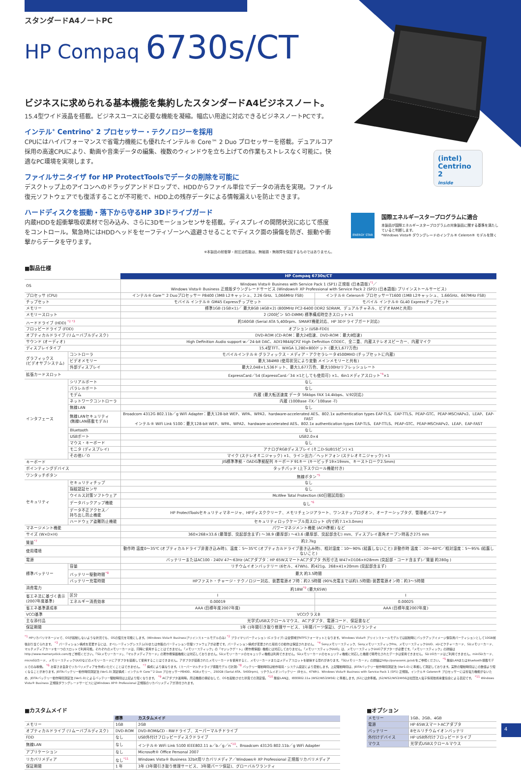(intel)
Centrino 2
inside
スタンダードA4ノートPC
HP Compaq 6730s/CT
ビジネスに求められる基本機能を集約したスタンダードA4ビジネスノート。
15.4型ワイド液晶を搭載。ビジネスユースに必要な機能を凝縮。幅広い用途に対応できるビジネスノートPCです。
インテル<sup>®</sup> Centrino<sup>®</sup> 2 プロセッサー・テクノロジーを採用
CPUにはハイパフォーマンスで省電力機能にも優れたインテル® Core™ 2 Duo プロセッサーを搭載。デュアルコア採用の高速CPUにより、動画や音楽データの編集、複数のウィンドウを立ち上げての作業もストレスなく可能に。快適なPC環境を実現します。
ファイルサニタイザ for HP ProtectToolsでデータの削除を可能に
デスクトップ上のアイコンへのドラッグアンドドロップで、HDDからファイル単位でデータの消去を実現。ファイル復元ソフトウェアでも復活することが不可能で、HDD上の残存データによる情報漏えいを防止できます。
ハードディスクを振動・落下から守るHP 3Dドライブガード
内蔵HDDを超衝撃吸収素材で包み込み、さらに3Dモーションセンサを搭載。ディスプレイの開閉状況に応じて感度をコントロール。緊急時にはHDDヘッドをセーフティゾーンへ退避させることでディスク面の損傷を防ぎ、振動や衝撃からデータを守ります。
※本製品の耐衝撃・耐圧迫性能は、無破損・無故障を保証するものではありません。
ENERGY STAR
国際エネルギースタープログラムに適合
本製品が国際エネルギースタープログラムの対象製品に関する基準を満たしていると判断します。
*Windows Vista® ダウングレードのインテル® Celeron® モデルを除く
■製品仕様
| | | HP Compaq 6730s/CT | |
| --- | --- | --- | --- |
| OS | | Windows Vista® Business with Service Pack 1 (SP1) 正規版 (日本語版)<sup>*1</sup>／ Windows Vista® Business 正規版ダウングレードサービス (Windows® XP Professional with Service Pack 2 (SP2) (日本語版) プリインストールサービス) | |
| プロセッサ (CPU) | | インテル® Core™ 2 Duoプロセッサー P8400 (3MB L2キャッシュ、2.26 GHz、1,066MHz FSB) | インテル® Celeron® プロセッサーT1600 (1MB L2キャッシュ、1.66GHz、667MHz FSB) |
| チップセット | | モバイル インテル® GM45 Expressチップセット | モバイル インテル® GL40 Expressチップセット |
| メモリー | | 標準1GB (1GB×1)／ 最大8GB (4GB×2) (800MHz PC2-6400 DDR2 SDRAM、デュアルチャネル、ビデオRAMと共用) | |
| メモリースロット | | 2 (200ピン SO-DIMM) 標準構成時空きスロット×1 | |
| ハードドライブ (HDD) <sup>*2 *3</sup> | | 約160GB (Serial ATA 5,400rpm、SMART機能対応、HP 3Dドライブガード対応) | |
| フロッピードライブ (FDD) | | オプション (USB-FDD) | |
| オプティカルドライブ (リムーバブルディスク) | | DVD-ROM (CD-ROM：最大24倍速、DVD-ROM：最大8倍速) | |
| サウンド (オーディオ) | | High Definition Audio support w／24-bit DAC、ADI1984AJCPZ High Definition CODEC、全二重、内蔵ステレオスピーカー、内蔵マイク | |
| ディスプレイタイプ | | 15.4型TFT、WXGA 1,280×800ドット (最大1,677万色) | |
| グラフィックス (ビデオサブシステム) | コントローラ | モバイルインテル® グラフィックス・メディア・アクセラレータ4500MHD (チップセットに内蔵) | |
| | ビデオメモリー | 最大384MB (使用状況により変動 メインメモリーと共有) | |
| | 外部ディスプレイ | 最大2,048×1,536ドット、最大1,677万色、最大100Hzリフレッシュレート | |
| 拡張カードスロット | | ExpressCard／54 (ExpressCard／34 ×1としても使用可) ×1、6in1メディアスロット<sup>*4</sup>×1 | |
| インタフェース | シリアルポート | なし | |
| | パラレルポート | なし | |
| | モデム | 内蔵 (最大転送速度 データ 56kbps FAX 14.4kbps、V.92対応) | |
| | ネットワークコントローラ | 内蔵 (100Base -TX／10Base -T) | |
| | 無線LAN | なし | |
| | 無線LANセキュリティ (無線LAN搭載モデル) | Broadcom 4312G 802.11b／g WiFi Adapter：最大128-bit WEP、WPA、WPA2、hardware-accelerated AES、802.1x authentication types EAP-TLS、EAP-TTLS、PEAP-GTC、PEAP-MSCHAPv2、LEAP、EAP-FAST インテル® WiFi Link 5100：最大128-bit WEP、WPA、WPA2、hardware-accelerated AES、802.1x authentication types EAP-TLS、EAP-TTLS、PEAP-GTC、PEAP-MSCHAPv2、LEAP、EAP-FAST | |
| | Bluetooth | なし | |
| | USBポート | USB2.0×4 | |
| | マウス・キーボード | なし | |
| | モニタ (ディスプレイ) | アナログRGBディスプレイ (ミニD-SUB15ピン) ×1 | |
| | その他I／O | マイク (ステレオミニジャック) ×1、ライン出力／ヘッドフォン (ステレオミニジャック) ×1 | |
| キーボード | | JIS標準準拠・OADG準拠配列 キーボード91キー (キーピッチ19×19mm、キーストローク2.5mm) | |
| ポインティングデバイス | | タッチパッド (上下スクロール機能付き) | |
| ワンタッチボタン | | 無線ボタン<sup>*5</sup> | |
| セキュリティ | セキュリティチップ | なし | |
| | 指紋認証センサ | なし | |
| | ウイルス対策ソフトウェア | McAfee Total Protection (60日間試用版) | |
| | データバックアップ機能 | なし<sup>*6</sup> | |
| | データ不正アクセス／ 持ち出し防止機能 | HP ProtectToolsセキュリティマネージャ、HPディスククリーナ、メモリチェンジアラート、ワンステップログオン、オーナーシップタグ、管理者パスワード | |
| | ハードウェア盗難防止機能 | セキュリティロックケーブル用スロット (内寸約7.1×3.0mm) | |
| マネージメント機能 | | パワーマネジメント機能 (ACPI準拠) など | |
| サイズ (W×D×H) | | 360×268×33.6 (最薄部、突起部含まず) ～38.9 (最厚部) ～43.6 (最厚部、突起部含む) mm、ディスプレイ直角オープン時高さ275 mm | |
| 質量<sup>*7</sup> | | 約2.7kg | |
| 使用環境 | | 動作時 温度0～35℃ (オプティカルドライブ非書き込み時)、温度：5～35℃ (オプティカルドライブ書き込み時)、相対湿度：10～90% (結露しないこと) 非動作時 温度：-20～60℃／相対湿度：5～95% (結露しないこと) | |
| 電源 | | バッテリーまたはAC100 - 240V 47～63Hz (ACアダプタ：HP 65WスマートACアダプタ 外形寸法 W47×D106×H28mm (突起部・コード含まず)／質量 約280g ) | |
| 標準バッテリー | 容量 | リチウムイオンバッテリー (6セル、47Wh)、約421g、268×41×20mm (突起部含まず) | |
| | バッテリー駆動時間<sup>*8</sup> | 最大 約3.5時間 | |
| | バッテリー充電時間 | HPファスト・チャージ・テクノロジー対応、装置電源オフ時：約2.5時間 (90%充電までは約1.5時間) 装置電源オン時：約3～5時間 | |
| 消費電力 | | 約18W<sup>*9</sup> (最大65W) | |
| 省エネ法に基づく表示 (2007年度基準) | 区分 | I | I |
| | エネルギー消費効率 | 0.00019 | 0.00025 |
| 省エネ基準達成率 | | AAA (目標年度2007年度) | AAA (目標年度2007年度) |
| VCCI基準 | | VCCIクラスB | |
| 主な添付品 | | 光学式USBスクロールマウス、ACアダプタ、電源コード、保証書など | |
| 保証期間 | | 1年 (1年間引き取り修理サービス、1年間パーツ保証)、グローバルワランティ | |
<sup>*1</sup> HPリカバリマネージャで、OSが起動しないような状況でも、OSの復元を可能にします。(Windows Vista® Businessプリインストールモデルのみ) <sup>*2</sup> プライマリパーティション (Cドライブ) は全領域がNTFSフォーマットとなります。Windows Vista® プリインストールモデルでは起動時にバックアップイメージ保存用パーティションとして10GB前後割り当てられます。 <sup>*3</sup> パーティション構成を変更するには、オペレーティングシステムCDまたは市販のパーティション管理ソフトウェアが必要です。パーティション構成が変更された環境での動作は保証されません。 <sup>*4</sup> Sonyメモリースティック、SonyメモリースティックPro、メモリースティックDUO、xD-ピクチャーカード、SDメモリーカード、マルチメディアカードを一つのスロットで利用可能。それぞれのメモリーカードは、同時に使用することはできません。「メモリースティック」の「マジックゲート」(著作権保護) 機能には対応しておりません。「メモリースティックDUO」は、メモリースティックDUOアダプターが必要です。「メモリースティック」の詳細はhttp://www.memorystick.com/をご参照ください。「SDメモリーカード」、「マルチメディアカード」の著作権保護機能には対応しておりません。SDメモリーカードのセキュリティ機能は利用できません。SDメモリーカードのセキュリティ機能に対応した機器で暗号化されたデータは使用できません。SD I/Oカードはご利用できません。miniSDカード、microSDカード、メモリースティックDUOなどのメモリーカードにアダプタを装着して使用することはできません。アダプタが装着されたメモリーカードを使用すると、メモリーカードまたはメディアスロットを破損する恐れがあります。「SDメモリーカード」の詳細はhttp://panasonic.jp/sd/をご参照ください。 <sup>*5</sup> 無線LANまたはBluetooth搭載モデルでのみ稼働。 <sup>*6</sup> お客さま自身でリカバリメディアを作成いただくことはできません。 <sup>*7</sup> 構成により異なります。(スーパーマルチドライブ搭載モデルで計測) <sup>*8</sup> バッテリー駆動時間は動作環境・システム設定により変動します。上記駆動時間は、JEITAバッテリー動作時間測定法 (Ver1.0) に準拠して測定しております。実際の駆動時間はこの数値より短くなることがあります。JEITAバッテリー動作時間測定法 (Ver1.0) 測定構成：インテル® Core™2 Duo プロセッサーP8400、4GBメモリー、250GB (Serial ATA、5400rpm)、リチウムイオンバッテリー (8セル、47Wh)、Windows Vista® Business with Service Pack 1 (SP1) 正規版。インテル® Celeron® プロセッサーには省電力機能がないため、JEITAバッテリー動作時間測定法 (Ver1.0) によるバッテリー駆動時間は上記より短くなります。 <sup>*9</sup> ACアダプタ運用時。周辺機器の接続なしで、OSを起動させた状態での測定値。<sup>*10</sup> 無線LANは、IEEE802.11a (W52/W53/W56) に準拠します。J52には非準拠。J52/W52/W53/W56は社団法人電子情報技術産業協会による表記です。 <sup>*11</sup> Windows Vista® Business 正規版ダウングレードサービスにはWindows XP® Professional 正規版のリカバリメディアが添付されます。
■カスタムメイド
| | 標準 | カスタムメイド |
| --- | --- | --- |
| メモリー | 1GB | 2GB |
| オプティカルドライブ (リムーバブルディスク) | DVD-ROM | DVD-ROM&CD - RWドライブ、スーパーマルチドライブ |
| FDD | なし | USB外付けフロッピーディスクドライブ |
| 無線LAN | なし | インテル® WiFi Link 5100 IEEE802.11 a／b／g／n<sup>*10</sup>、Broadcom 4312G 802.11b／g WiFi Adapter |
| アプリケーション | なし | Microsoft® Office Personal 2007 |
| リカバリメディア | なし<sup>*11</sup> | Windows Vista® Business 32bit用リカバリメディア／Windows® XP Professional 正規版リカバリメディア |
| 保証期間 | 1 年 | 3年 (3年間引き取り修理サービス、3年間パーツ保証)、グローバルワランティ |
■オプション
| メモリー | 1GB、2GB、4GB |
| 電源 | HP 65WスマートACアダプタ |
| バッテリー | 8セルリチウムイオンバッテリ |
| 外付けデバイス | HP USB外付けフロッピードライブ |
| マウス | 光学式USBスクロールマウス |
4